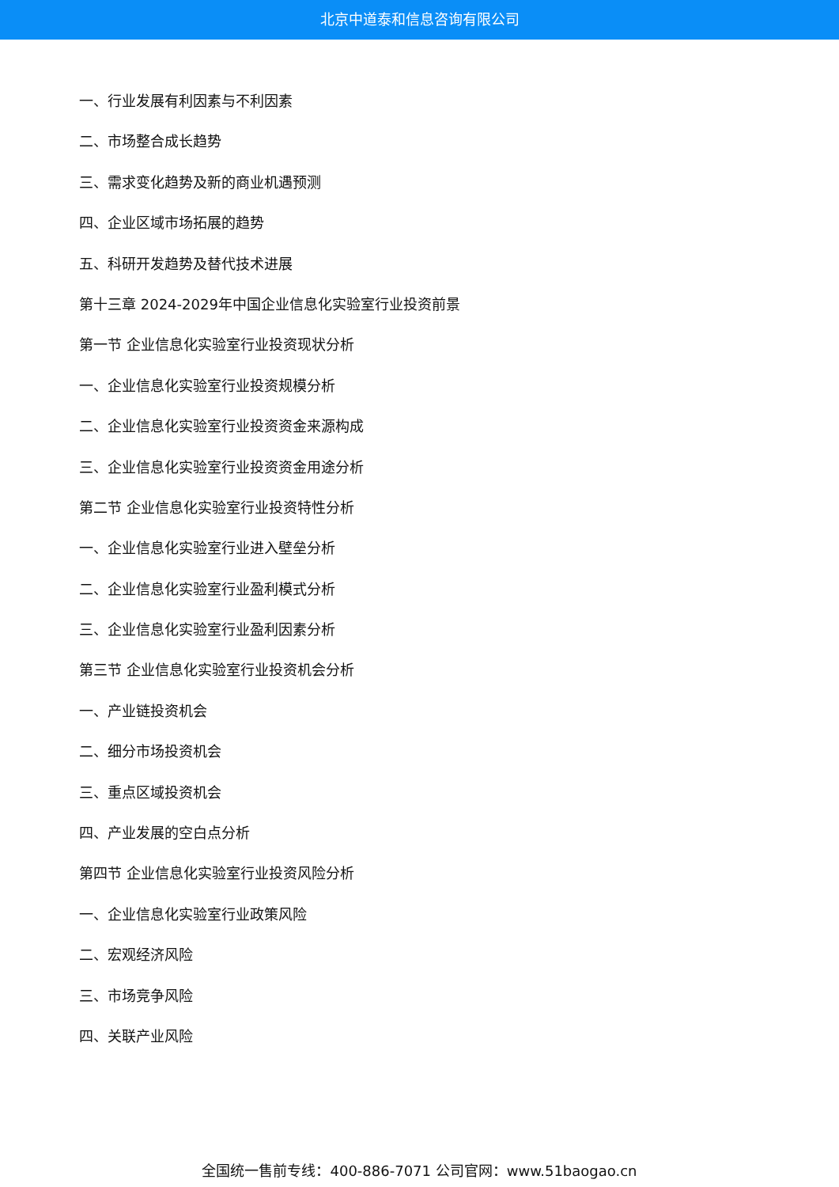北京中道泰和信息咨询有限公司
一、行业发展有利因素与不利因素
二、市场整合成长趋势
三、需求变化趋势及新的商业机遇预测
四、企业区域市场拓展的趋势
五、科研开发趋势及替代技术进展
第十三章 2024-2029年中国企业信息化实验室行业投资前景
第一节 企业信息化实验室行业投资现状分析
一、企业信息化实验室行业投资规模分析
二、企业信息化实验室行业投资资金来源构成
三、企业信息化实验室行业投资资金用途分析
第二节 企业信息化实验室行业投资特性分析
一、企业信息化实验室行业进入壁垒分析
二、企业信息化实验室行业盈利模式分析
三、企业信息化实验室行业盈利因素分析
第三节 企业信息化实验室行业投资机会分析
一、产业链投资机会
二、细分市场投资机会
三、重点区域投资机会
四、产业发展的空白点分析
第四节 企业信息化实验室行业投资风险分析
一、企业信息化实验室行业政策风险
二、宏观经济风险
三、市场竞争风险
四、关联产业风险
全国统一售前专线：400-886-7071 公司官网：www.51baogao.cn